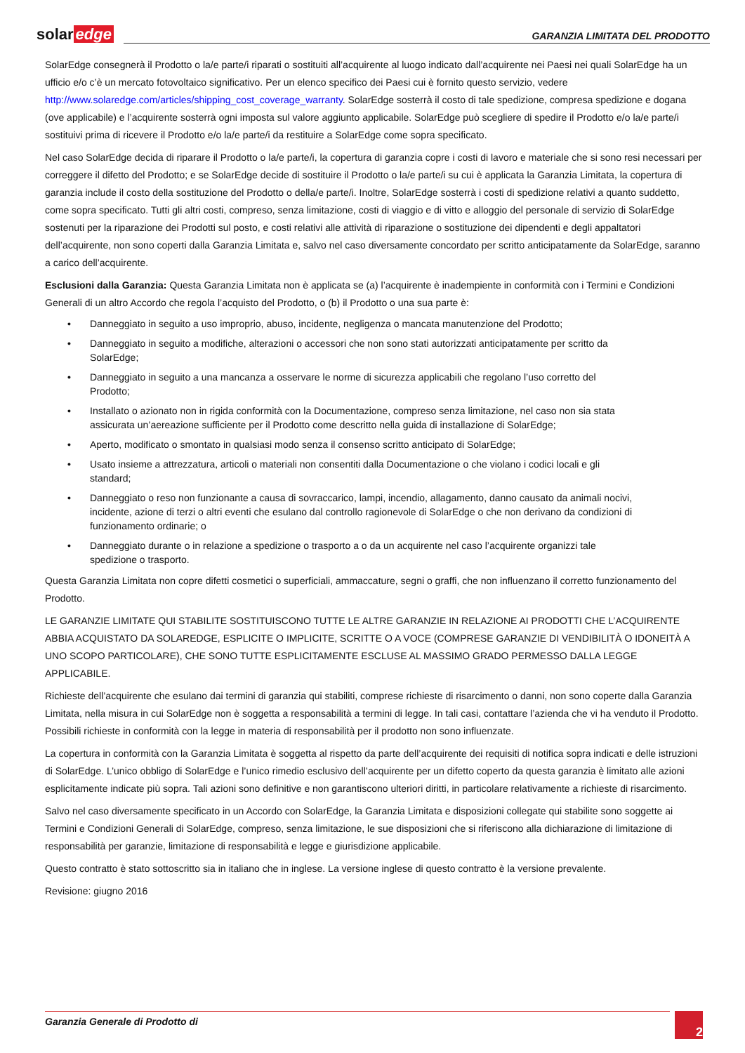solar edge
GARANZIA LIMITATA DEL PRODOTTO
SolarEdge consegnerà il Prodotto o la/e parte/i riparati o sostituiti all’acquirente al luogo indicato dall’acquirente nei Paesi nei quali SolarEdge ha un ufficio e/o c’è un mercato fotovoltaico significativo. Per un elenco specifico dei Paesi cui è fornito questo servizio, vedere http://www.solaredge.com/articles/shipping_cost_coverage_warranty. SolarEdge sosterrà il costo di tale spedizione, compresa spedizione e dogana (ove applicabile) e l’acquirente sosterrà ogni imposta sul valore aggiunto applicabile. SolarEdge può scegliere di spedire il Prodotto e/o la/e parte/i sostituivi prima di ricevere il Prodotto e/o la/e parte/i da restituire a SolarEdge come sopra specificato.
Nel caso SolarEdge decida di riparare il Prodotto o la/e parte/i, la copertura di garanzia copre i costi di lavoro e materiale che si sono resi necessari per correggere il difetto del Prodotto; e se SolarEdge decide di sostituire il Prodotto o la/e parte/i su cui è applicata la Garanzia Limitata, la copertura di garanzia include il costo della sostituzione del Prodotto o della/e parte/i. Inoltre, SolarEdge sosterrà i costi di spedizione relativi a quanto suddetto, come sopra specificato. Tutti gli altri costi, compreso, senza limitazione, costi di viaggio e di vitto e alloggio del personale di servizio di SolarEdge sostenuti per la riparazione dei Prodotti sul posto, e costi relativi alle attività di riparazione o sostituzione dei dipendenti e degli appaltatori dell’acquirente, non sono coperti dalla Garanzia Limitata e, salvo nel caso diversamente concordato per scritto anticipatamente da SolarEdge, saranno a carico dell’acquirente.
Esclusioni dalla Garanzia: Questa Garanzia Limitata non è applicata se (a) l’acquirente è inadempiente in conformità con i Termini e Condizioni Generali di un altro Accordo che regola l’acquisto del Prodotto, o (b) il Prodotto o una sua parte è:
• Danneggiato in seguito a uso improprio, abuso, incidente, negligenza o mancata manutenzione del Prodotto;
• Danneggiato in seguito a modifiche, alterazioni o accessori che non sono stati autorizzati anticipatamente per scritto da SolarEdge;
• Danneggiato in seguito a una mancanza a osservare le norme di sicurezza applicabili che regolano l’uso corretto del Prodotto;
• Installato o azionato non in rigida conformità con la Documentazione, compreso senza limitazione, nel caso non sia stata assicurata un’aereazione sufficiente per il Prodotto come descritto nella guida di installazione di SolarEdge;
• Aperto, modificato o smontato in qualsiasi modo senza il consenso scritto anticipato di SolarEdge;
• Usato insieme a attrezzatura, articoli o materiali non consentiti dalla Documentazione o che violano i codici locali e gli standard;
• Danneggiato o reso non funzionante a causa di sovraccarico, lampi, incendio, allagamento, danno causato da animali nocivi, incidente, azione di terzi o altri eventi che esulano dal controllo ragionevole di SolarEdge o che non derivano da condizioni di funzionamento ordinarie; o
• Danneggiato durante o in relazione a spedizione o trasporto a o da un acquirente nel caso l’acquirente organizzi tale spedizione o trasporto.
Questa Garanzia Limitata non copre difetti cosmetici o superficiali, ammaccature, segni o graffi, che non influenzano il corretto funzionamento del Prodotto.
LE GARANZIE LIMITATE QUI STABILITE SOSTITUISCONO TUTTE LE ALTRE GARANZIE IN RELAZIONE AI PRODOTTI CHE L’ACQUIRENTE ABBIA ACQUISTATO DA SOLAREDGE, ESPLICITE O IMPLICITE, SCRITTE O A VOCE (COMPRESE GARANZIE DI VENDIBILITÀ O IDONEITÀ A UNO SCOPO PARTICOLARE), CHE SONO TUTTE ESPLICITAMENTE ESCLUSE AL MASSIMO GRADO PERMESSO DALLA LEGGE APPLICABILE.
Richieste dell’acquirente che esulano dai termini di garanzia qui stabiliti, comprese richieste di risarcimento o danni, non sono coperte dalla Garanzia Limitata, nella misura in cui SolarEdge non è soggetta a responsabilità a termini di legge. In tali casi, contattare l’azienda che vi ha venduto il Prodotto. Possibili richieste in conformità con la legge in materia di responsabilità per il prodotto non sono influenzate.
La copertura in conformità con la Garanzia Limitata è soggetta al rispetto da parte dell’acquirente dei requisiti di notifica sopra indicati e delle istruzioni di SolarEdge. L’unico obbligo di SolarEdge e l’unico rimedio esclusivo dell’acquirente per un difetto coperto da questa garanzia è limitato alle azioni esplicitamente indicate più sopra. Tali azioni sono definitive e non garantiscono ulteriori diritti, in particolare relativamente a richieste di risarcimento.
Salvo nel caso diversamente specificato in un Accordo con SolarEdge, la Garanzia Limitata e disposizioni collegate qui stabilite sono soggette ai Termini e Condizioni Generali di SolarEdge, compreso, senza limitazione, le sue disposizioni che si riferiscono alla dichiarazione di limitazione di responsabilità per garanzie, limitazione di responsabilità e legge e giurisdizione applicabile.
Questo contratto è stato sottoscritto sia in italiano che in inglese. La versione inglese di questo contratto è la versione prevalente.
Revisione: giugno 2016
Garanzia Generale di Prodotto di
2